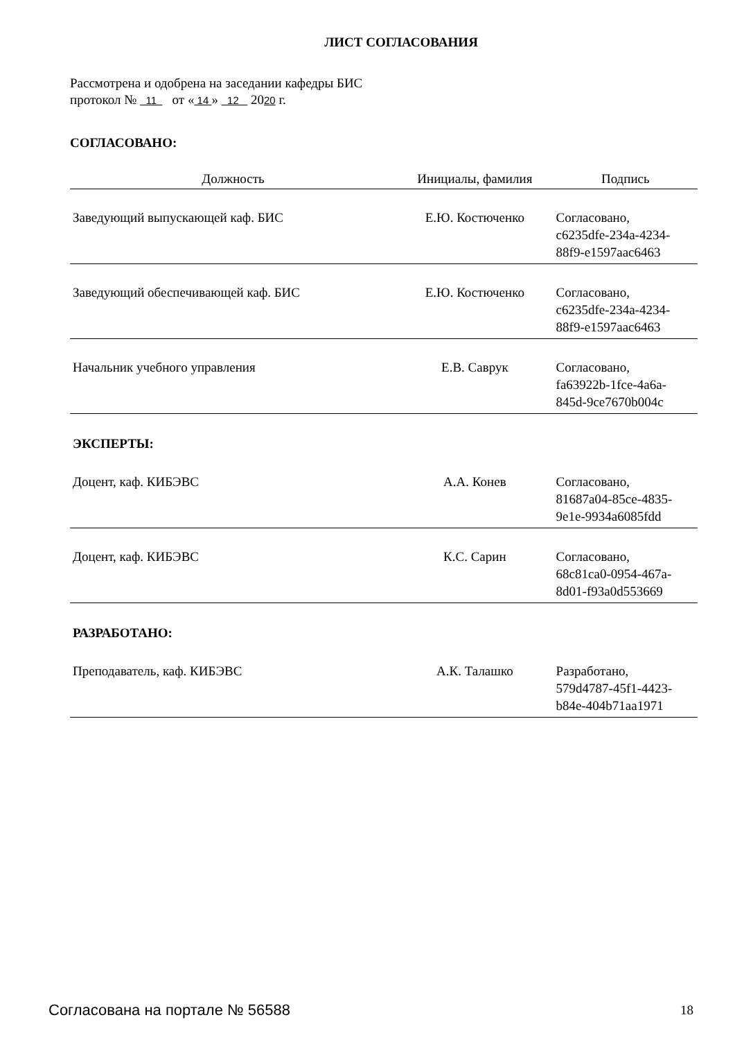ЛИСТ СОГЛАСОВАНИЯ
Рассмотрена и одобрена на заседании кафедры БИС
протокол № 11 от « 14 » 12 2020 г.
СОГЛАСОВАНО:
| Должность | Инициалы, фамилия | Подпись |
| --- | --- | --- |
| Заведующий выпускающей каф. БИС | Е.Ю. Костюченко | Согласовано, c6235dfe-234a-4234- 88f9-e1597aac6463 |
| Заведующий обеспечивающей каф. БИС | Е.Ю. Костюченко | Согласовано, c6235dfe-234a-4234- 88f9-e1597aac6463 |
| Начальник учебного управления | Е.В. Саврук | Согласовано, fa63922b-1fce-4a6a- 845d-9ce7670b004c |
| ЭКСПЕРТЫ: | | |
| Доцент, каф. КИБЭВС | А.А. Конев | Согласовано, 81687a04-85ce-4835- 9e1e-9934a6085fdd |
| Доцент, каф. КИБЭВС | К.С. Сарин | Согласовано, 68c81ca0-0954-467a- 8d01-f93a0d553669 |
| РАЗРАБОТАНО: | | |
| Преподаватель, каф. КИБЭВС | А.К. Талашко | Разработано, 579d4787-45f1-4423- b84e-404b71aa1971 |
Согласована на портале № 56588 18